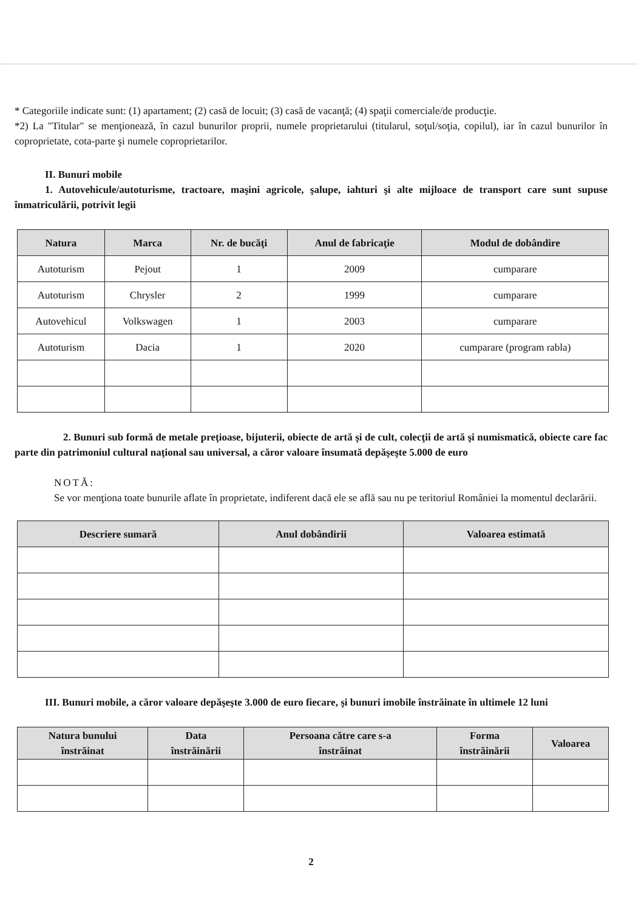* Categoriile indicate sunt: (1) apartament; (2) casă de locuit; (3) casă de vacanţă; (4) spaţii comerciale/de producţie.
*2) La "Titular" se menţionează, în cazul bunurilor proprii, numele proprietarului (titularul, soţul/soţia, copilul), iar în cazul bunurilor în coproprietate, cota-parte şi numele coproprietarilor.
II. Bunuri mobile
1. Autovehicule/autoturisme, tractoare, maşini agricole, şalupe, iahturi şi alte mijloace de transport care sunt supuse înmatriculării, potrivit legii
| Natura | Marca | Nr. de bucăţi | Anul de fabricaţie | Modul de dobândire |
| --- | --- | --- | --- | --- |
| Autoturism | Pejout | 1 | 2009 | cumparare |
| Autoturism | Chrysler | 2 | 1999 | cumparare |
| Autovehicul | Volkswagen | 1 | 2003 | cumparare |
| Autoturism | Dacia | 1 | 2020 | cumparare (program rabla) |
2. Bunuri sub formă de metale preţioase, bijuterii, obiecte de artă şi de cult, colecţii de artă şi numismatică, obiecte care fac parte din patrimoniul cultural naţional sau universal, a căror valoare însumată depăşeşte 5.000 de euro
NOTĂ:
Se vor menţiona toate bunurile aflate în proprietate, indiferent dacă ele se află sau nu pe teritoriul României la momentul declarării.
| Descriere sumară | Anul dobândirii | Valoarea estimată |
| --- | --- | --- |
III. Bunuri mobile, a căror valoare depăşeşte 3.000 de euro fiecare, şi bunuri imobile înstrăinate în ultimele 12 luni
| Natura bunului înstrăinat | Data înstrăinării | Persoana către care s-a înstrăinat | Forma înstrăinării | Valoarea |
| --- | --- | --- | --- | --- |
2